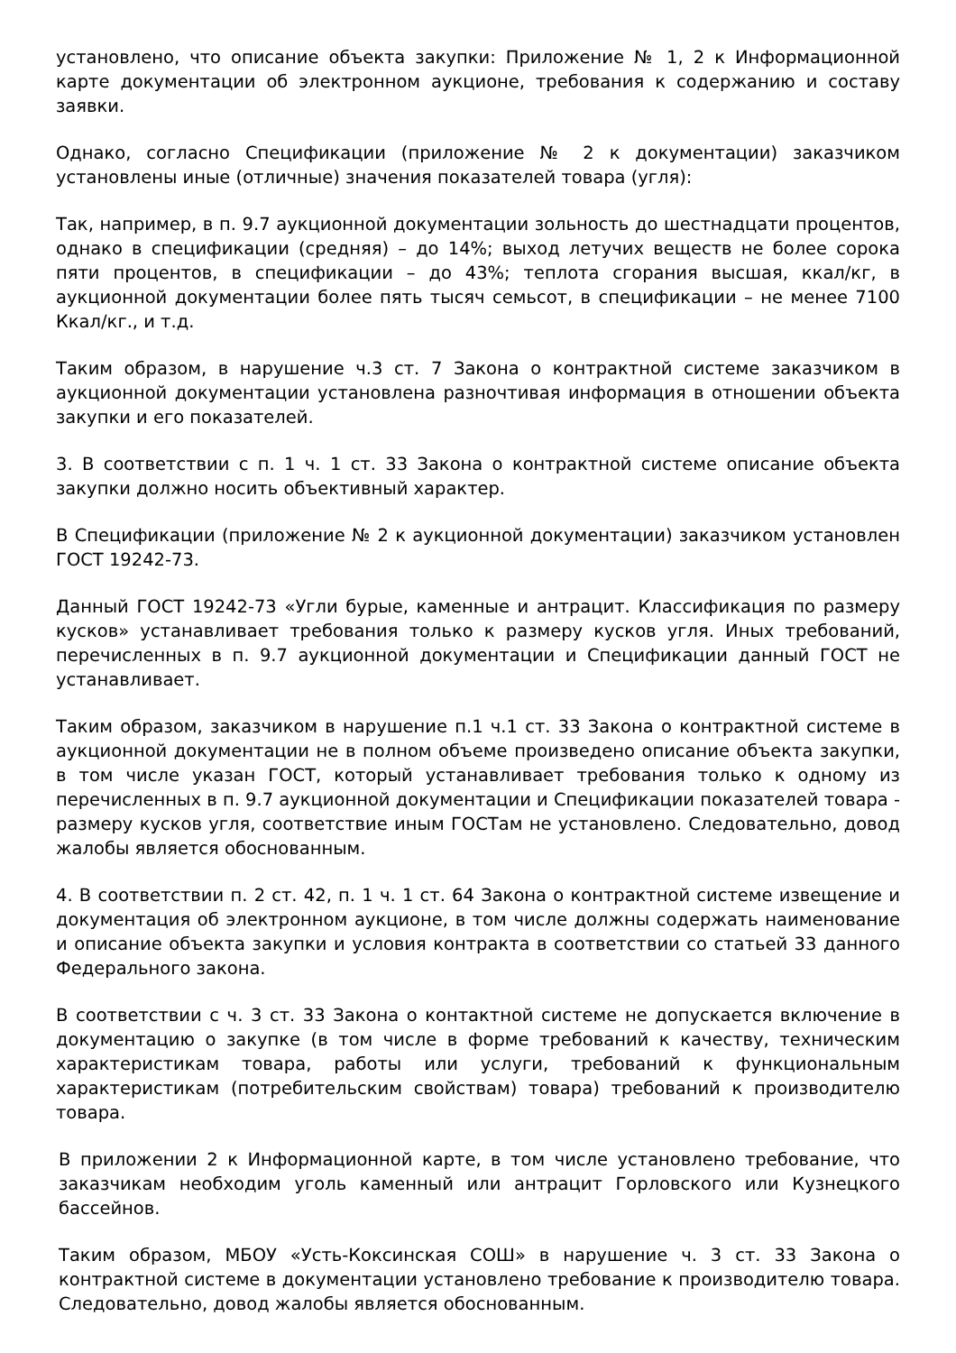установлено, что описание объекта закупки: Приложение № 1, 2 к Информационной карте документации об электронном аукционе, требования к содержанию и составу заявки.
Однако, согласно Спецификации (приложение № 2 к документации) заказчиком установлены иные (отличные) значения показателей товара (угля):
Так, например, в п. 9.7 аукционной документации зольность до шестнадцати процентов, однако в спецификации (средняя) – до 14%; выход летучих веществ не более сорока пяти процентов, в спецификации – до 43%; теплота сгорания высшая, ккал/кг, в аукционной документации более пять тысяч семьсот, в спецификации – не менее 7100 Ккал/кг., и т.д.
Таким образом, в нарушение ч.3 ст. 7 Закона о контрактной системе заказчиком в аукционной документации установлена разночтивая информация в отношении объекта закупки и его показателей.
3. В соответствии с п. 1 ч. 1 ст. 33 Закона о контрактной системе описание объекта закупки должно носить объективный характер.
В Спецификации (приложение № 2 к аукционной документации) заказчиком установлен ГОСТ 19242-73.
Данный ГОСТ 19242-73 «Угли бурые, каменные и антрацит. Классификация по размеру кусков» устанавливает требования только к размеру кусков угля. Иных требований, перечисленных в п. 9.7 аукционной документации и Спецификации данный ГОСТ не устанавливает.
Таким образом, заказчиком в нарушение п.1 ч.1 ст. 33 Закона о контрактной системе в аукционной документации не в полном объеме произведено описание объекта закупки, в том числе указан ГОСТ, который устанавливает требования только к одному из перечисленных в п. 9.7 аукционной документации и Спецификации показателей товара - размеру кусков угля, соответствие иным ГОСТам не установлено. Следовательно, довод жалобы является обоснованным.
4. В соответствии п. 2 ст. 42, п. 1 ч. 1 ст. 64 Закона о контрактной системе извещение и документация об электронном аукционе, в том числе должны содержать наименование и описание объекта закупки и условия контракта в соответствии со статьей 33 данного Федерального закона.
В соответствии с ч. 3 ст. 33 Закона о контактной системе не допускается включение в документацию о закупке (в том числе в форме требований к качеству, техническим характеристикам товара, работы или услуги, требований к функциональным характеристикам (потребительским свойствам) товара) требований к производителю товара.
В приложении 2 к Информационной карте, в том числе установлено требование, что заказчикам необходим уголь каменный или антрацит Горловского или Кузнецкого бассейнов.
Таким образом, МБОУ «Усть-Коксинская СОШ» в нарушение ч. 3 ст. 33 Закона о контрактной системе в документации установлено требование к производителю товара. Следовательно, довод жалобы является обоснованным.